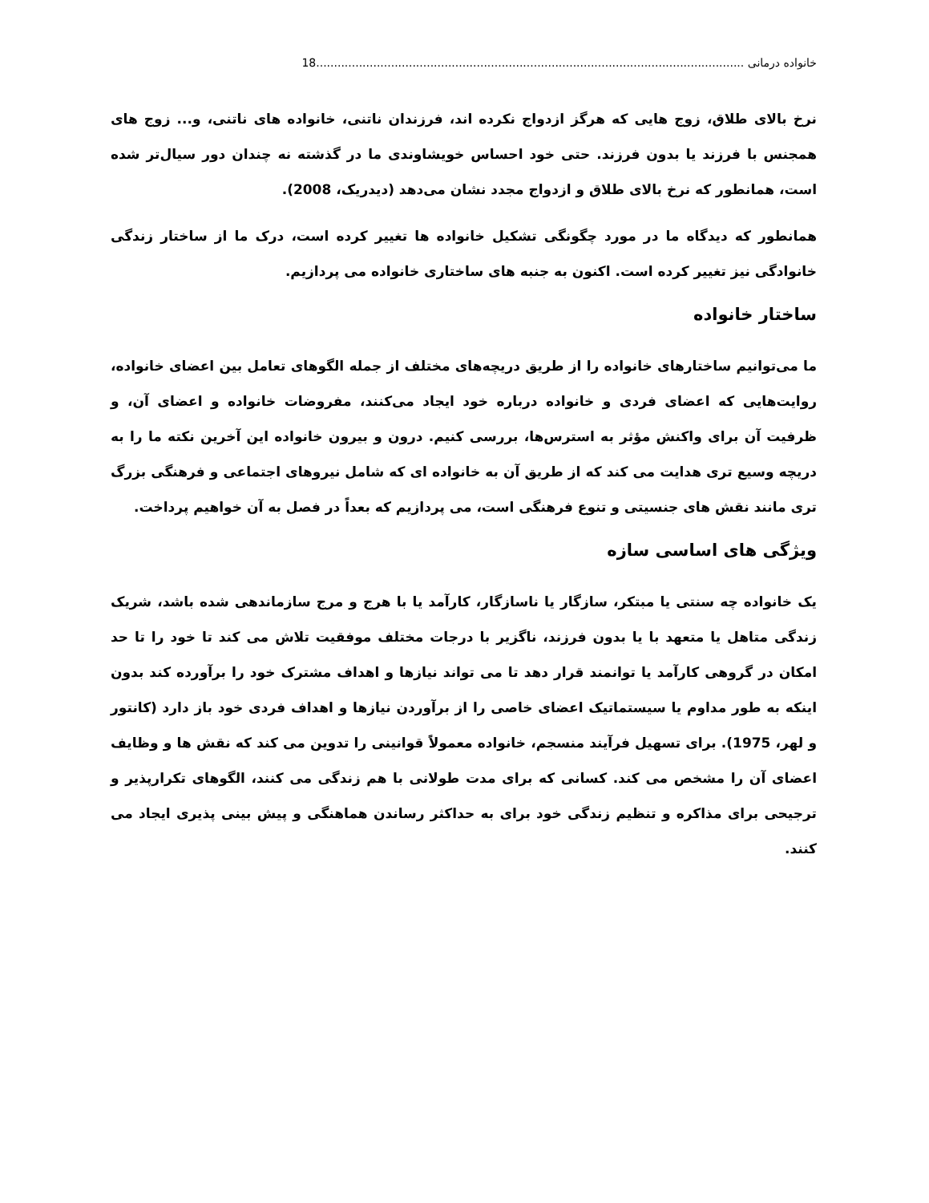خانواده درمانی ........................................................................................................................18
نرخ بالای طلاق، زوج هایی که هرگز ازدواج نکرده اند، فرزندان ناتنی، خانواده های ناتنی، و... زوج های همجنس با فرزند یا بدون فرزند. حتی خود احساس خویشاوندی ما در گذشته نه چندان دور سیال‌تر شده است، همانطور که نرخ بالای طلاق و ازدواج مجدد نشان می‌دهد (دیدریک، 2008).
همانطور که دیدگاه ما در مورد چگونگی تشکیل خانواده ها تغییر کرده است، درک ما از ساختار زندگی خانوادگی نیز تغییر کرده است. اکنون به جنبه های ساختاری خانواده می پردازیم.
ساختار خانواده
ما می‌توانیم ساختارهای خانواده را از طریق دریچه‌های مختلف از جمله الگوهای تعامل بین اعضای خانواده، روایت‌هایی که اعضای فردی و خانواده درباره خود ایجاد می‌کنند، مفروضات خانواده و اعضای آن، و ظرفیت آن برای واکنش مؤثر به استرس‌ها، بررسی کنیم. درون و بیرون خانواده این آخرین نکته ما را به دریچه وسیع تری هدایت می کند که از طریق آن به خانواده ای که شامل نیروهای اجتماعی و فرهنگی بزرگ تری مانند نقش های جنسیتی و تنوع فرهنگی است، می پردازیم که بعداً در فصل به آن خواهیم پرداخت.
ویژگی های اساسی سازه
یک خانواده چه سنتی یا مبتکر، سازگار یا ناسازگار، کارآمد یا با هرج و مرج سازماندهی شده باشد، شریک زندگی متاهل یا متعهد با یا بدون فرزند، ناگزیر با درجات مختلف موفقیت تلاش می کند تا خود را تا حد امکان در گروهی کارآمد یا توانمند قرار دهد تا می تواند نیازها و اهداف مشترک خود را برآورده کند بدون اینکه به طور مداوم یا سیستماتیک اعضای خاصی را از برآوردن نیازها و اهداف فردی خود باز دارد (کانتور و لهر، 1975). برای تسهیل فرآیند منسجم، خانواده معمولاً قوانینی را تدوین می کند که نقش ها و وظایف اعضای آن را مشخص می کند. کسانی که برای مدت طولانی با هم زندگی می کنند، الگوهای تکرارپذیر و ترجیحی برای مذاکره و تنظیم زندگی خود برای به حداکثر رساندن هماهنگی و پیش بینی پذیری ایجاد می کنند.